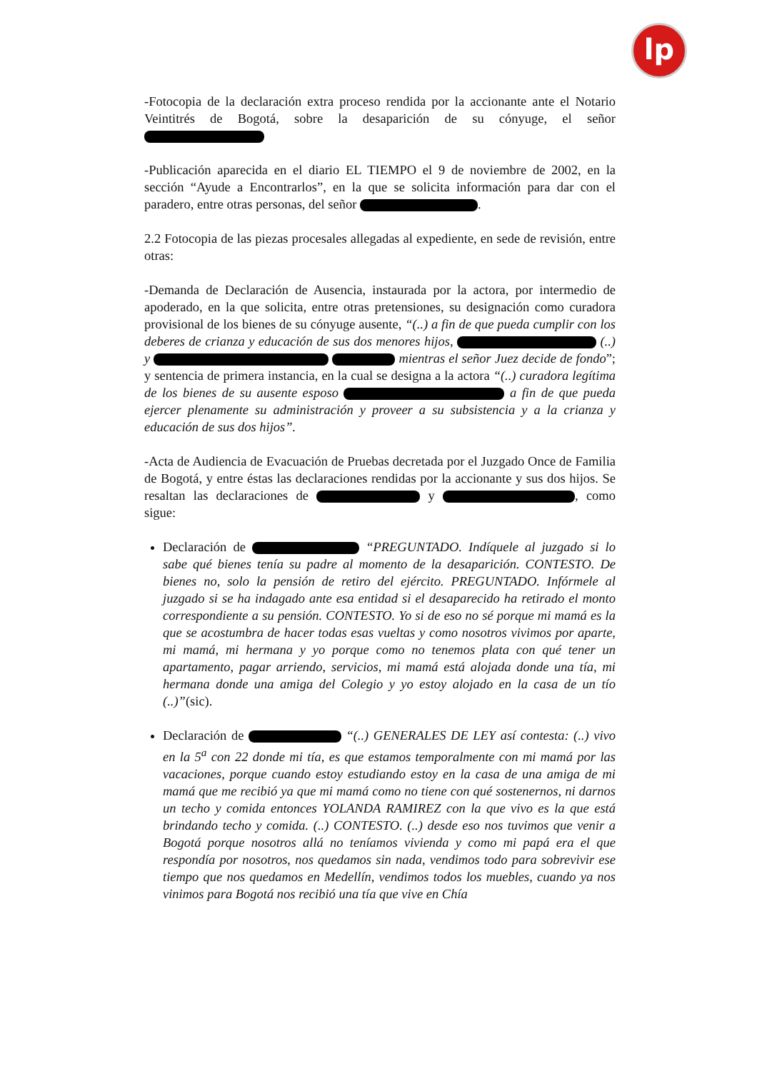lp
-Fotocopia de la declaración extra proceso rendida por la accionante ante el Notario Veintitrés de Bogotá, sobre la desaparición de su cónyuge, el señor
-Publicación aparecida en el diario EL TIEMPO el 9 de noviembre de 2002, en la sección “Ayude a Encontrarlos”, en la que se solicita información para dar con el paradero, entre otras personas, del señor .
2.2 Fotocopia de las piezas procesales allegadas al expediente, en sede de revisión, entre otras:
-Demanda de Declaración de Ausencia, instaurada por la actora, por intermedio de apoderado, en la que solicita, entre otras pretensiones, su designación como curadora provisional de los bienes de su cónyuge ausente, “(..) a fin de que pueda cumplir con los deberes de crianza y educación de sus dos menores hijos, (..) y mientras el señor Juez decide de fondo”; y sentencia de primera instancia, en la cual se designa a la actora “(..) curadora legítima de los bienes de su ausente esposo a fin de que pueda ejercer plenamente su administración y proveer a su subsistencia y a la crianza y educación de sus dos hijos”.
-Acta de Audiencia de Evacuación de Pruebas decretada por el Juzgado Once de Familia de Bogotá, y entre éstas las declaraciones rendidas por la accionante y sus dos hijos. Se resaltan las declaraciones de y , como sigue:
Declaración de “PREGUNTADO. Indíquele al juzgado si lo sabe qué bienes tenía su padre al momento de la desaparición. CONTESTO. De bienes no, solo la pensión de retiro del ejército. PREGUNTADO. Infórmele al juzgado si se ha indagado ante esa entidad si el desaparecido ha retirado el monto correspondiente a su pensión. CONTESTO. Yo si de eso no sé porque mi mamá es la que se acostumbra de hacer todas esas vueltas y como nosotros vivimos por aparte, mi mamá, mi hermana y yo porque como no tenemos plata con qué tener un apartamento, pagar arriendo, servicios, mi mamá está alojada donde una tía, mi hermana donde una amiga del Colegio y yo estoy alojado en la casa de un tío (..)”(sic).
Declaración de “(..) GENERALES DE LEY así contesta: (..) vivo en la 5<sup>a</sup> con 22 donde mi tía, es que estamos temporalmente con mi mamá por las vacaciones, porque cuando estoy estudiando estoy en la casa de una amiga de mi mamá que me recibió ya que mi mamá como no tiene con qué sostenernos, ni darnos un techo y comida entonces YOLANDA RAMIREZ con la que vivo es la que está brindando techo y comida. (..) CONTESTO. (..) desde eso nos tuvimos que venir a Bogotá porque nosotros allá no teníamos vivienda y como mi papá era el que respondía por nosotros, nos quedamos sin nada, vendimos todo para sobrevivir ese tiempo que nos quedamos en Medellín, vendimos todos los muebles, cuando ya nos vinimos para Bogotá nos recibió una tía que vive en Chía